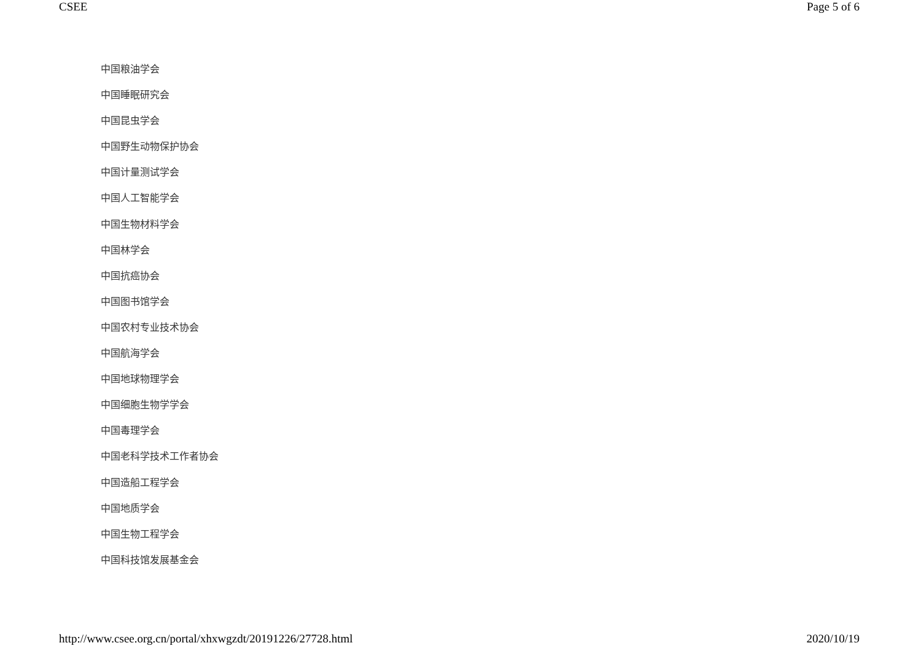CSEE Page 5 of 6
中国粮油学会
中国睡眠研究会
中国昆虫学会
中国野生动物保护协会
中国计量测试学会
中国人工智能学会
中国生物材料学会
中国林学会
中国抗癌协会
中国图书馆学会
中国农村专业技术协会
中国航海学会
中国地球物理学会
中国细胞生物学学会
中国毒理学会
中国老科学技术工作者协会
中国造船工程学会
中国地质学会
中国生物工程学会
中国科技馆发展基金会
http://www.csee.org.cn/portal/xhxwgzdt/20191226/27728.html 2020/10/19